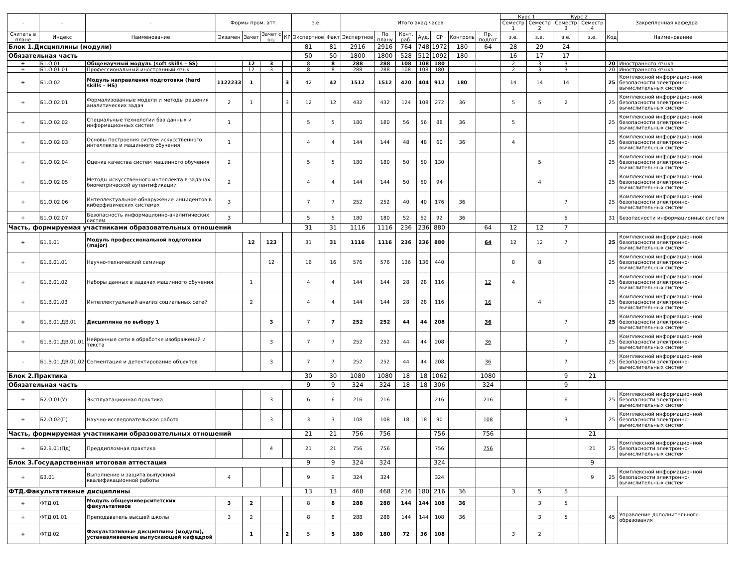| - | - | - | Формы пром. атт. | | | | з.е. | | Итого акад.часов | | | | | | | Курс 1 | | Курс 2 | | Закрепленная кафедра | |
| --- | --- | --- | --- | --- | --- | --- | --- | --- | --- | --- | --- | --- | --- | --- | --- | --- | --- | --- | --- | --- | --- |
| | | | | | | | | | | | | | | | | Семестр 1 | Семестр 2 | Семестр 3 | Семестр 4 | | |
| Считать в плане | Индекс | Наименование | Экзамен | Зачет | Зачет с оц. | КР | Экспертное | Факт | Экспертное | По плану | Конт. раб. | Ауд. | СР | Контроль | Пр. подгот | з.е. | з.е. | з.е. | з.е. | Код | Наименование |
| Блок 1.Дисциплины (модули) | | | | | | | 81 | 81 | 2916 | 2916 | 764 | 748 | 1972 | 180 | 64 | 28 | 29 | 24 | | | |
| Обязательная часть | | | | | | | 50 | 50 | 1800 | 1800 | 528 | 512 | 1092 | 180 | | 16 | 17 | 17 | | | |
| + | Б1.О.01 | Общенаучный модуль (soft skills – SS) | | 12 | 3 | | 8 | 8 | 288 | 288 | 108 | 108 | 180 | | | 2 | 3 | 3 | | 20 | Иностранного языка |
| + | Б1.О.01.01 | Профессиональный иностранный язык | | 12 | 3 | | 8 | 8 | 288 | 288 | 108 | 108 | 180 | | | 2 | 3 | 3 | | 20 | Иностранного языка |
| + | Б1.О.02 | Модуль направления подготовки (hard skills – HS) | 1122233 | 1 | | 3 | 42 | 42 | 1512 | 1512 | 420 | 404 | 912 | 180 | | 14 | 14 | 14 | | 25 | Комплексной информационной безопасности электронно-вычислительных систем |
| + | Б1.О.02.01 | Формализованные модели и методы решения аналитических задач | 2 | 1 | | 3 | 12 | 12 | 432 | 432 | 124 | 108 | 272 | 36 | | 5 | 5 | 2 | | 25 | Комплексной информационной безопасности электронно-вычислительных систем |
| + | Б1.О.02.02 | Специальные технологии баз данных и информационных систем | 1 | | | | 5 | 5 | 180 | 180 | 56 | 56 | 88 | 36 | | 5 | | | | 25 | Комплексной информационной безопасности электронно-вычислительных систем |
| + | Б1.О.02.03 | Основы построения систем искусственного интеллекта и машинного обучения | 1 | | | | 4 | 4 | 144 | 144 | 48 | 48 | 60 | 36 | | 4 | | | | 25 | Комплексной информационной безопасности электронно-вычислительных систем |
| + | Б1.О.02.04 | Оценка качества систем машинного обучения | 2 | | | | 5 | 5 | 180 | 180 | 50 | 50 | 130 | | | | 5 | | | 25 | Комплексной информационной безопасности электронно-вычислительных систем |
| + | Б1.О.02.05 | Методы искусственного интеллекта в задачах биометрической аутентификации | 2 | | | | 4 | 4 | 144 | 144 | 50 | 50 | 94 | | | | 4 | | | 25 | Комплексной информационной безопасности электронно-вычислительных систем |
| + | Б1.О.02.06 | Интеллектуальное обнаружение инцидентов в киберфизических системах | 3 | | | | 7 | 7 | 252 | 252 | 40 | 40 | 176 | 36 | | | | 7 | | 25 | Комплексной информационной безопасности электронно-вычислительных систем |
| + | Б1.О.02.07 | Безопасность информационно-аналитических систем | 3 | | | | 5 | 5 | 180 | 180 | 52 | 52 | 92 | 36 | | | | 5 | | 31 | Безопасности информационных систем |
| Часть, формируемая участниками образовательных отношений | | | | | | | 31 | 31 | 1116 | 1116 | 236 | 236 | 880 | | 64 | 12 | 12 | 7 | | | |
| + | Б1.В.01 | Модуль профессиональной подготовки (major) | | 12 | 123 | | 31 | 31 | 1116 | 1116 | 236 | 236 | 880 | | 64 | 12 | 12 | 7 | | 25 | Комплексной информационной безопасности электронно-вычислительных систем |
| + | Б1.В.01.01 | Научно-технический семинар | | | 12 | | 16 | 16 | 576 | 576 | 136 | 136 | 440 | | | 8 | 8 | | | 25 | Комплексной информационной безопасности электронно-вычислительных систем |
| + | Б1.В.01.02 | Наборы данных в задачах машинного обучения | | 1 | | | 4 | 4 | 144 | 144 | 28 | 28 | 116 | | 12 | 4 | | | | 25 | Комплексной информационной безопасности электронно-вычислительных систем |
| + | Б1.В.01.03 | Интеллектуальный анализ социальных сетей | | 2 | | | 4 | 4 | 144 | 144 | 28 | 28 | 116 | | 16 | | 4 | | | 25 | Комплексной информационной безопасности электронно-вычислительных систем |
| + | Б1.В.01.ДВ.01 | Дисциплина по выбору 1 | | | 3 | | 7 | 7 | 252 | 252 | 44 | 44 | 208 | | 36 | | | 7 | | 25 | Комплексной информационной безопасности электронно-вычислительных систем |
| + | Б1.В.01.ДВ.01.01 | Нейронные сети в обработке изображений и текста | | | 3 | | 7 | 7 | 252 | 252 | 44 | 44 | 208 | | 36 | | | 7 | | 25 | Комплексной информационной безопасности электронно-вычислительных систем |
| - | Б1.В.01.ДВ.01.02 | Сегментация и детектирование объектов | | | 3 | | 7 | 7 | 252 | 252 | 44 | 44 | 208 | | 36 | | | 7 | | 25 | Комплексной информационной безопасности электронно-вычислительных систем |
| Блок 2.Практика | | | | | | | 30 | 30 | 1080 | 1080 | 18 | 18 | 1062 | | 1080 | | | 9 | 21 | | |
| Обязательная часть | | | | | | | 9 | 9 | 324 | 324 | 18 | 18 | 306 | | 324 | | | 9 | | | |
| + | Б2.О.01(У) | Эксплуатационная практика | | | 3 | | 6 | 6 | 216 | 216 | | | 216 | | 216 | | | 6 | | 25 | Комплексной информационной безопасности электронно-вычислительных систем |
| + | Б2.О.02(П) | Научно-исследовательская работа | | | 3 | | 3 | 3 | 108 | 108 | 18 | 18 | 90 | | 108 | | | 3 | | 25 | Комплексной информационной безопасности электронно-вычислительных систем |
| Часть, формируемая участниками образовательных отношений | | | | | | | 21 | 21 | 756 | 756 | | | 756 | | 756 | | | | 21 | | |
| + | Б2.В.01(Пд) | Преддипломная практика | | | 4 | | 21 | 21 | 756 | 756 | | | 756 | | 756 | | | | 21 | 25 | Комплексной информационной безопасности электронно-вычислительных систем |
| Блок 3.Государственная итоговая аттестация | | | | | | | 9 | 9 | 324 | 324 | | | 324 | | | | | | 9 | | |
| + | Б3.01 | Выполнение и защита выпускной квалификационной работы | 4 | | | | 9 | 9 | 324 | 324 | | | 324 | | | | | | 9 | 25 | Комплексной информационной безопасности электронно-вычислительных систем |
| ФТД.Факультативные дисциплины | | | | | | | 13 | 13 | 468 | 468 | 216 | 180 | 216 | 36 | | 3 | 5 | 5 | | | |
| + | ФТД.01 | Модуль общеуниверситетских факультативов | 3 | 2 | | | 8 | 8 | 288 | 288 | 144 | 144 | 108 | 36 | | | 3 | 5 | | | |
| + | ФТД.01.01 | Преподаватель высшей школы | 3 | 2 | | | 8 | 8 | 288 | 288 | 144 | 144 | 108 | 36 | | | 3 | 5 | | 45 | Управление дополнительного образования |
| + | ФТД.02 | Факультативные дисциплины (модули), устанавливаемые выпускающей кафедрой | | 1 | | 2 | 5 | 5 | 180 | 180 | 72 | 36 | 108 | | | 3 | 2 | | | | |